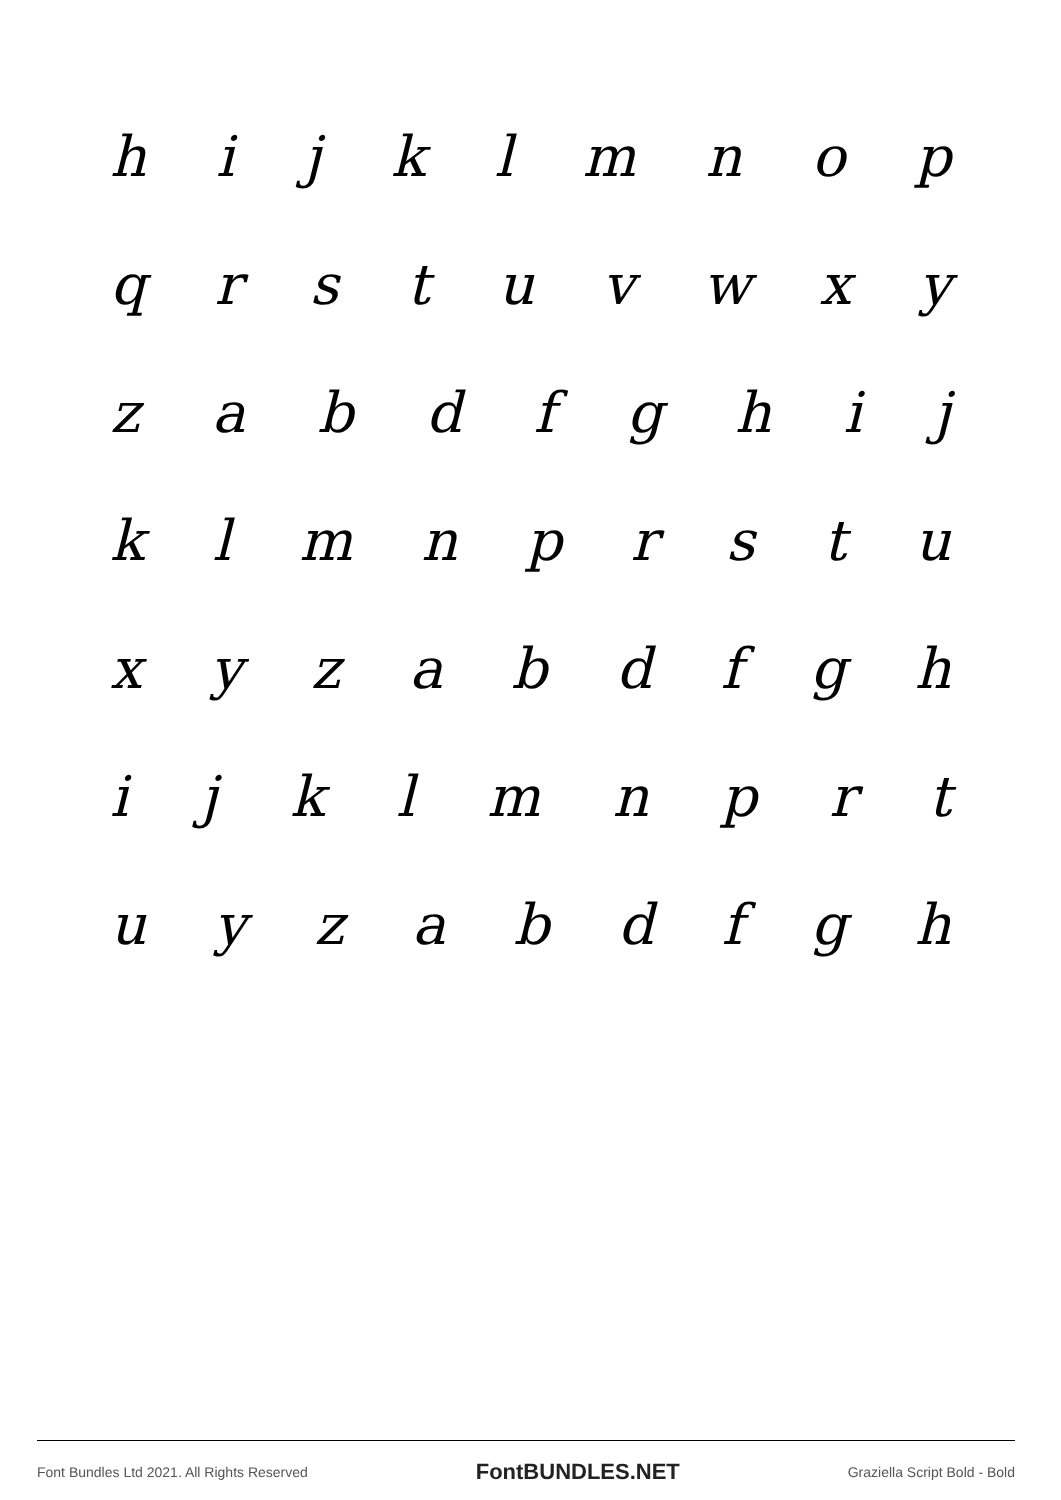hijklmnop
qrstuvwxy
zabdfghij
klmnprstu
xyzabdfgh
ijklmnprt
uyzabdfgh
Font Bundles Ltd 2021. All Rights Reserved FontBUNDLES.NET Graziella Script Bold - Bold